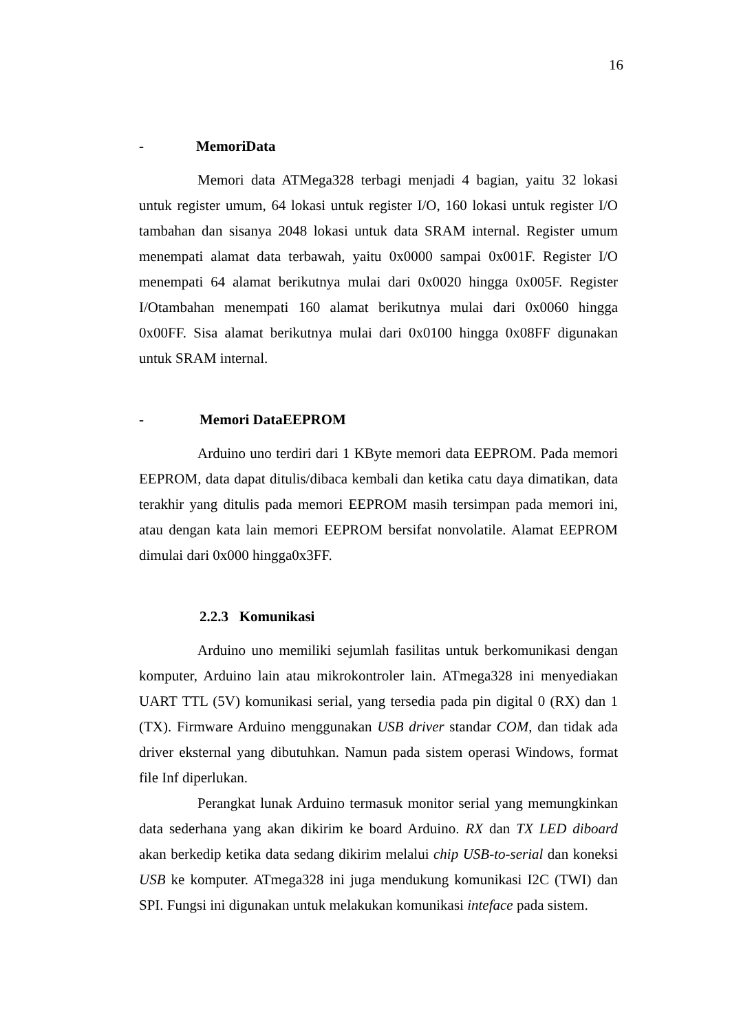16
- MemoriData
Memori data ATMega328 terbagi menjadi 4 bagian, yaitu 32 lokasi untuk register umum, 64 lokasi untuk register I/O, 160 lokasi untuk register I/O tambahan dan sisanya 2048 lokasi untuk data SRAM internal. Register umum menempati alamat data terbawah, yaitu 0x0000 sampai 0x001F. Register I/O menempati 64 alamat berikutnya mulai dari 0x0020 hingga 0x005F. Register I/Otambahan menempati 160 alamat berikutnya mulai dari 0x0060 hingga 0x00FF. Sisa alamat berikutnya mulai dari 0x0100 hingga 0x08FF digunakan untuk SRAM internal.
- Memori DataEEPROM
Arduino uno terdiri dari 1 KByte memori data EEPROM. Pada memori EEPROM, data dapat ditulis/dibaca kembali dan ketika catu daya dimatikan, data terakhir yang ditulis pada memori EEPROM masih tersimpan pada memori ini, atau dengan kata lain memori EEPROM bersifat nonvolatile. Alamat EEPROM dimulai dari 0x000 hingga0x3FF.
2.2.3 Komunikasi
Arduino uno memiliki sejumlah fasilitas untuk berkomunikasi dengan komputer, Arduino lain atau mikrokontroler lain. ATmega328 ini menyediakan UART TTL (5V) komunikasi serial, yang tersedia pada pin digital 0 (RX) dan 1 (TX). Firmware Arduino menggunakan USB driver standar COM, dan tidak ada driver eksternal yang dibutuhkan. Namun pada sistem operasi Windows, format file Inf diperlukan.
Perangkat lunak Arduino termasuk monitor serial yang memungkinkan data sederhana yang akan dikirim ke board Arduino. RX dan TX LED diboard akan berkedip ketika data sedang dikirim melalui chip USB-to-serial dan koneksi USB ke komputer. ATmega328 ini juga mendukung komunikasi I2C (TWI) dan SPI. Fungsi ini digunakan untuk melakukan komunikasi inteface pada sistem.